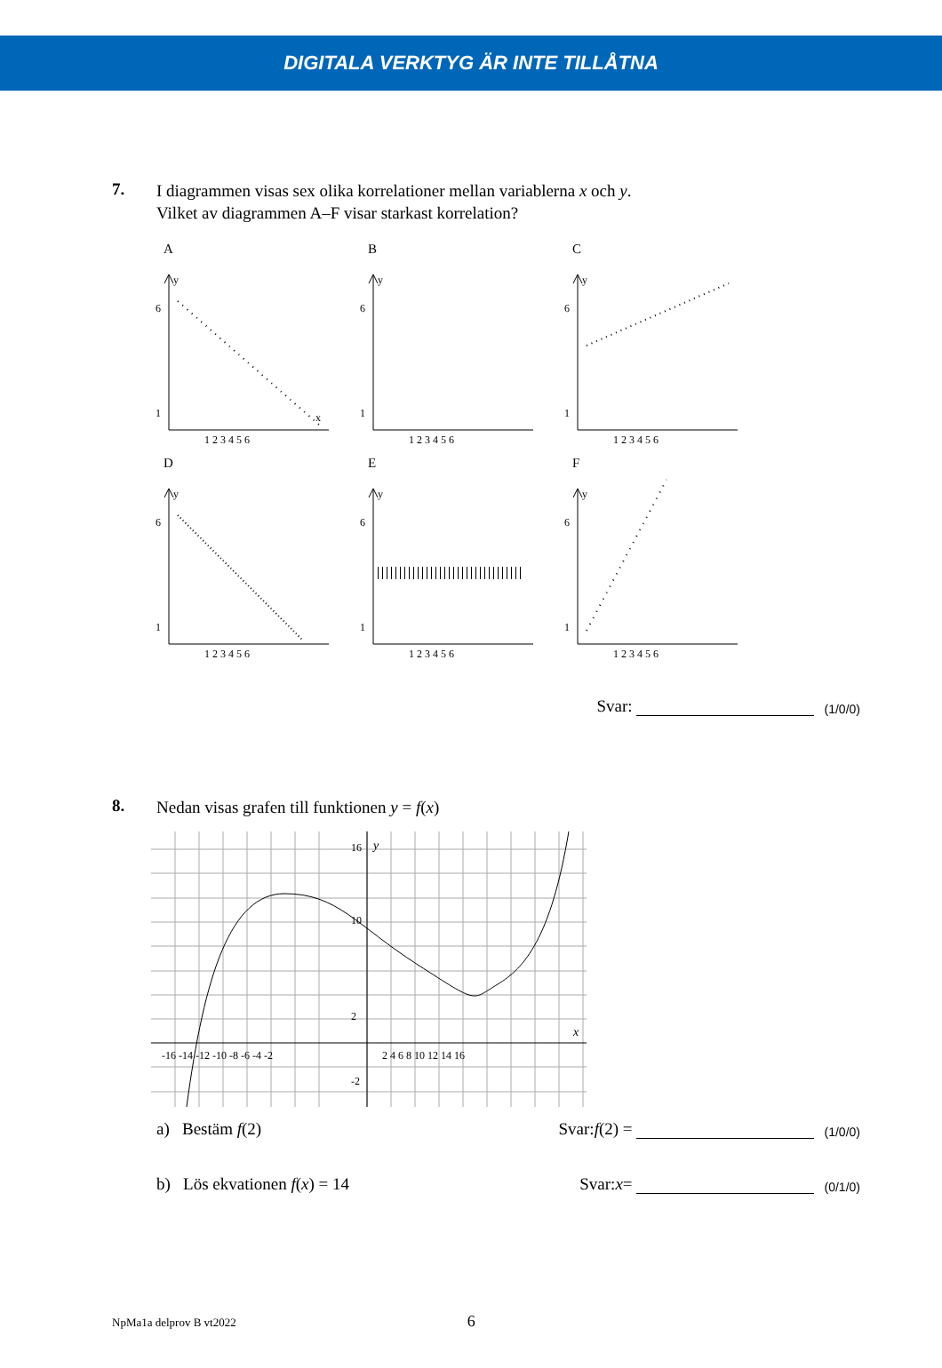DIGITALA VERKTYG ÄR INTE TILLÅTNA
7.
I diagrammen visas sex olika korrelationer mellan variablerna x och y.
Vilket av diagrammen A–F visar starkast korrelation?
A
6
1
1 2 3 4 5 6
y
x
B
6
1
1 2 3 4 5 6
y
C
6
1
1 2 3 4 5 6
y
D
6
1
1 2 3 4 5 6
y
E
6
1
1 2 3 4 5 6
y
F
6
1
1 2 3 4 5 6
y
Svar: (1/0/0)
8.
Nedan visas grafen till funktionen y = f(x)
16
10
2
y
x
-16 -14 -12 -10 -8 -6 -4 -2
2 4 6 8 10 12 14 16
-2
a) Bestäm f(2) Svar: f (2) = (1/0/0)
b) Lös ekvationen f(x) = 14 Svar: x = (0/1/0)
NpMa1a delprov B vt2022 6